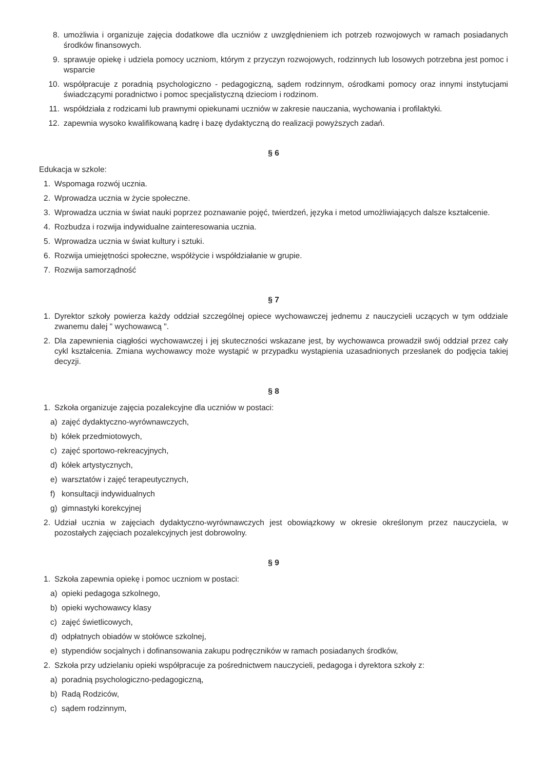8. umożliwia i organizuje zajęcia dodatkowe dla uczniów z uwzględnieniem ich potrzeb rozwojowych w ramach posiadanych środków finansowych.
9. sprawuje opiekę i udziela pomocy uczniom, którym z przyczyn rozwojowych, rodzinnych lub losowych potrzebna jest pomoc i wsparcie
10. współpracuje z poradnią psychologiczno - pedagogiczną, sądem rodzinnym, ośrodkami pomocy oraz innymi instytucjami świadczącymi poradnictwo i pomoc specjalistyczną dzieciom i rodzinom.
11. współdziała z rodzicami lub prawnymi opiekunami uczniów w zakresie nauczania, wychowania i profilaktyki.
12. zapewnia wysoko kwalifikowaną kadrę i bazę dydaktyczną do realizacji powyższych zadań.
§ 6
Edukacja w szkole:
1. Wspomaga rozwój ucznia.
2. Wprowadza ucznia w życie społeczne.
3. Wprowadza ucznia w świat nauki poprzez poznawanie pojęć, twierdzeń, języka i metod umożliwiających dalsze kształcenie.
4. Rozbudza i rozwija indywidualne zainteresowania ucznia.
5. Wprowadza ucznia w świat kultury i sztuki.
6. Rozwija umiejętności społeczne, współżycie i współdziałanie w grupie.
7. Rozwija samorządność
§ 7
1. Dyrektor szkoły powierza każdy oddział szczególnej opiece wychowawczej jednemu z nauczycieli uczących w tym oddziale zwanemu dalej " wychowawcą ".
2. Dla zapewnienia ciągłości wychowawczej i jej skuteczności wskazane jest, by wychowawca prowadził swój oddział przez cały cykl kształcenia. Zmiana wychowawcy może wystąpić w przypadku wystąpienia uzasadnionych przesłanek do podjęcia takiej decyzji.
§ 8
1. Szkoła organizuje zajęcia pozalekcyjne dla uczniów w postaci:
a) zajęć dydaktyczno-wyrównawczych,
b) kółek przedmiotowych,
c) zajęć sportowo-rekreacyjnych,
d) kółek artystycznych,
e) warsztatów i zajęć terapeutycznych,
f) konsultacji indywidualnych
g) gimnastyki korekcyjnej
2. Udział ucznia w zajęciach dydaktyczno-wyrównawczych jest obowiązkowy w okresie określonym przez nauczyciela, w pozostałych zajęciach pozalekcyjnych jest dobrowolny.
§ 9
1. Szkoła zapewnia opiekę i pomoc uczniom w postaci:
a) opieki pedagoga szkolnego,
b) opieki wychowawcy klasy
c) zajęć świetlicowych,
d) odpłatnych obiadów w stołówce szkolnej,
e) stypendiów socjalnych i dofinansowania zakupu podręczników w ramach posiadanych środków,
2. Szkoła przy udzielaniu opieki współpracuje za pośrednictwem nauczycieli, pedagoga i dyrektora szkoły z:
a) poradnią psychologiczno-pedagogiczną,
b) Radą Rodziców,
c) sądem rodzinnym,